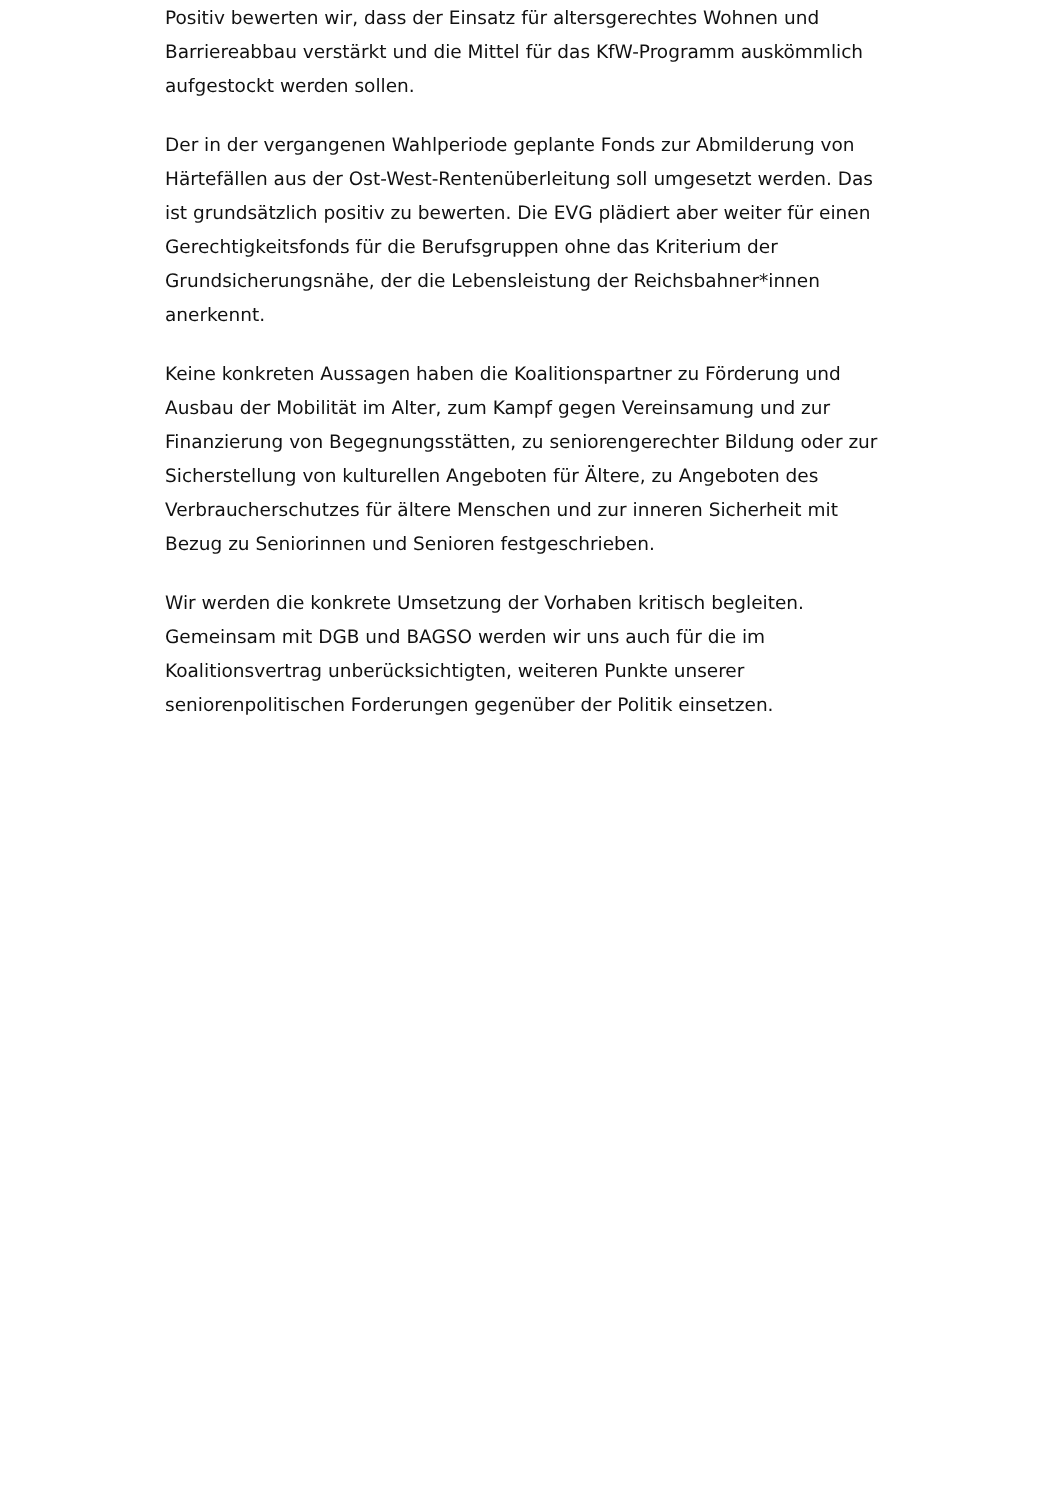Positiv bewerten wir, dass der Einsatz für altersgerechtes Wohnen und Barriereabbau verstärkt und die Mittel für das KfW-Programm auskömmlich aufgestockt werden sollen.
Der in der vergangenen Wahlperiode geplante Fonds zur Abmilderung von Härtefällen aus der Ost-West-Rentenüberleitung soll umgesetzt werden. Das ist grundsätzlich positiv zu bewerten. Die EVG plädiert aber weiter für einen Gerechtigkeitsfonds für die Berufsgruppen ohne das Kriterium der Grundsicherungsnähe, der die Lebensleistung der Reichsbahner*innen anerkennt.
Keine konkreten Aussagen haben die Koalitionspartner zu Förderung und Ausbau der Mobilität im Alter, zum Kampf gegen Vereinsamung und zur Finanzierung von Begegnungsstätten, zu seniorengerechter Bildung oder zur Sicherstellung von kulturellen Angeboten für Ältere, zu Angeboten des Verbraucherschutzes für ältere Menschen und zur inneren Sicherheit mit Bezug zu Seniorinnen und Senioren festgeschrieben.
Wir werden die konkrete Umsetzung der Vorhaben kritisch begleiten. Gemeinsam mit DGB und BAGSO werden wir uns auch für die im Koalitionsvertrag unberücksichtigten, weiteren Punkte unserer seniorenpolitischen Forderungen gegenüber der Politik einsetzen.